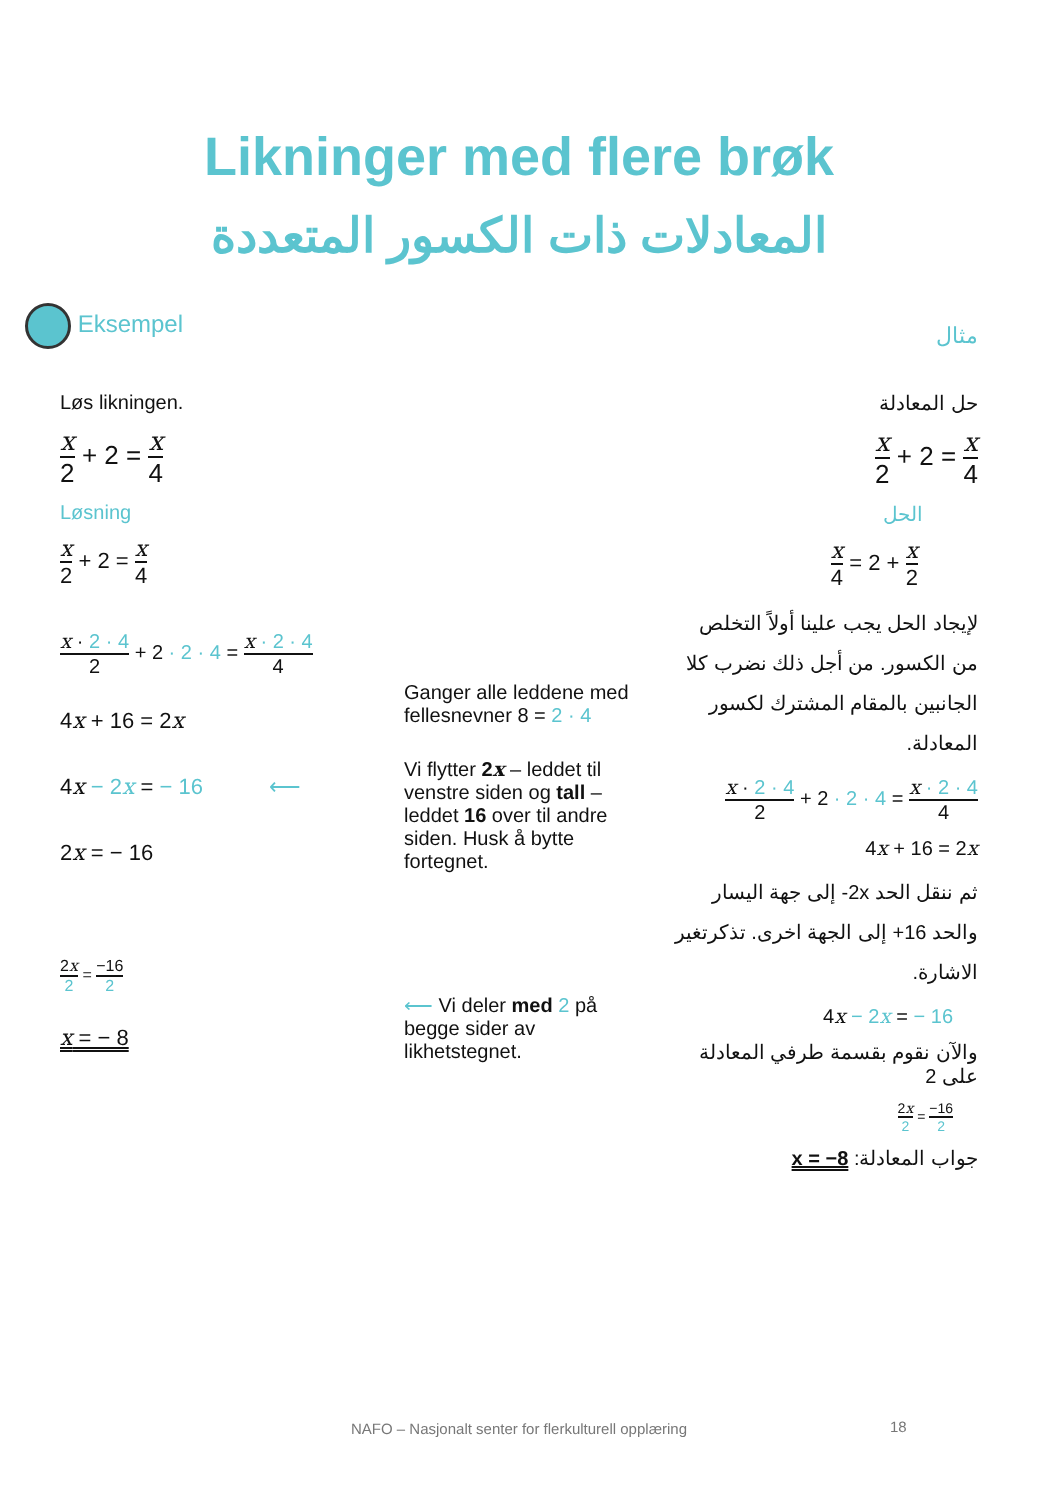Likninger med flere brøk
المعادلات ذات الكسور المتعددة
Eksempel
مثال
Løs likningen.
x 2 + 2 = x 4
Løsning
x 2 + 2 = x 4
x · 2 · 4 2 + 2 · 2 · 4 = x · 2 · 4 4
4x + 16 = 2x
4x − 2x = − 16 ⟵
2x = − 16
2x 2 = −16 2
x = − 8
Ganger alle leddene med fellesnevner 8 = 2 · 4
Vi flytter 2x – leddet til venstre siden og tall – leddet 16 over til andre siden. Husk å bytte fortegnet.
⟵ Vi deler med 2 på begge sider av likhetstegnet.
حل المعادلة
x 2 + 2 = x 4
الحل
x 4 = 2 + x 2
لإيجاد الحل يجب علينا أولاً التخلص من الكسور. من أجل ذلك نضرب كلا الجانبين بالمقام المشترك لكسور المعادلة.
x · 2 · 4 2 + 2 · 2 · 4 = x · 2 · 4 4
4x + 16 = 2x
ثم ننقل الحد ‎-2x‎ إلى جهة اليسار والحد ‎+16‎ إلى الجهة اخرى. تذكرتغير الاشارة.
4x − 2x = − 16
والآن نقوم بقسمة طرفي المعادلة على 2
2x 2 = −16 2
جواب المعادلة: x = −8
NAFO – Nasjonalt senter for flerkulturell opplæring 18